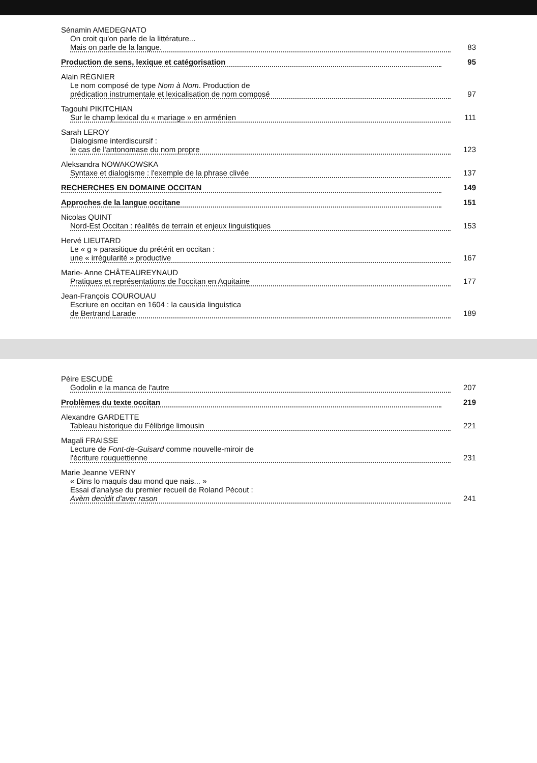Sénamin AMEDEGNATO
On croit qu'on parle de la littérature...
Mais on parle de la langue. 83
Production de sens, lexique et catégorisation 95
Alain RÉGNIER
Le nom composé de type Nom à Nom. Production de
prédication instrumentale et lexicalisation de nom composé 97
Tagouhi PIKITCHIAN
Sur le champ lexical du « mariage » en arménien 111
Sarah LEROY
Dialogisme interdiscursif :
le cas de l'antonomase du nom propre 123
Aleksandra NOWAKOWSKA
Syntaxe et dialogisme : l'exemple de la phrase clivée 137
RECHERCHES EN DOMAINE OCCITAN 149
Approches de la langue occitane 151
Nicolas QUINT
Nord-Est Occitan : réalités de terrain et enjeux linguistiques 153
Hervé LIEUTARD
Le « g » parasitique du prétérit en occitan :
une « irrégularité » productive 167
Marie- Anne CHÂTEAUREYNAUD
Pratiques et représentations de l'occitan en Aquitaine 177
Jean-François COUROUAU
Escriure en occitan en 1604 : la causida linguistica
de Bertrand Larade 189
Pèire ESCUDÉ
Godolin e la manca de l'autre 207
Problèmes du texte occitan 219
Alexandre GARDETTE
Tableau historique du Félibrige limousin 221
Magali FRAISSE
Lecture de Font-de-Guisard comme nouvelle-miroir de
l'écriture rouquettienne 231
Marie Jeanne VERNY
« Dins lo maquís dau mond que nais... »
Essai d'analyse du premier recueil de Roland Pécout :
Avèm decidit d'aver rason 241